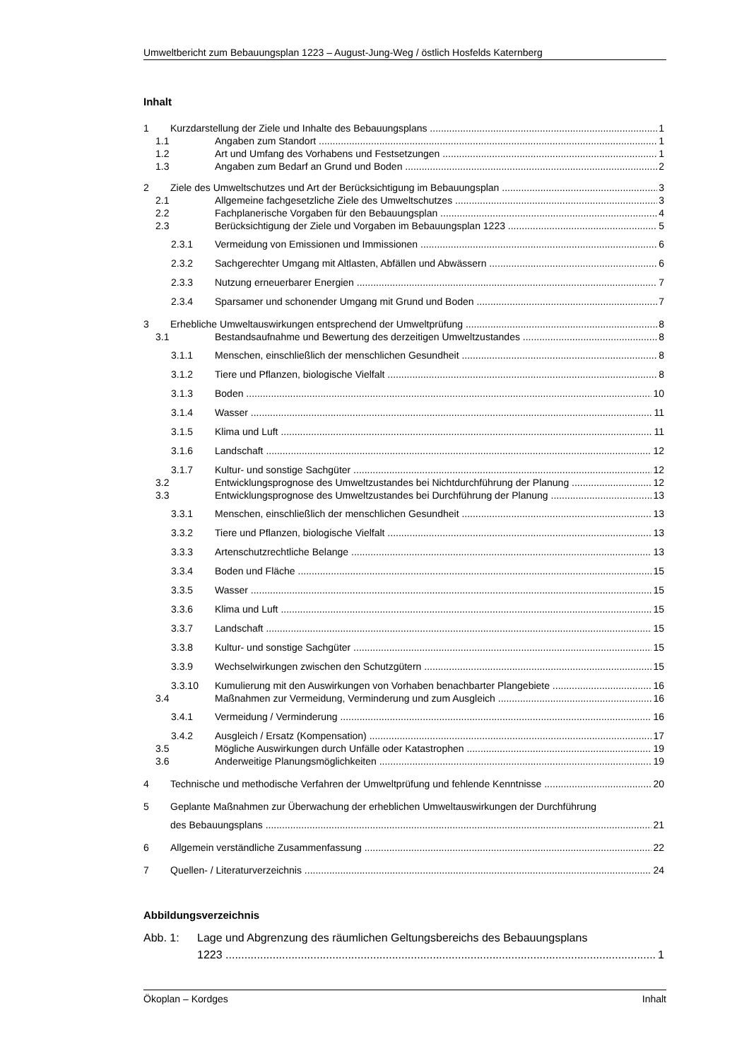Umweltbericht zum Bebauungsplan 1223 – August-Jung-Weg / östlich Hosfelds Katernberg
Inhalt
1 Kurzdarstellung der Ziele und Inhalte des Bebauungsplans 1
1.1 Angaben zum Standort 1
1.2 Art und Umfang des Vorhabens und Festsetzungen 1
1.3 Angaben zum Bedarf an Grund und Boden 2
2 Ziele des Umweltschutzes und Art der Berücksichtigung im Bebauungsplan 3
2.1 Allgemeine fachgesetzliche Ziele des Umweltschutzes 3
2.2 Fachplanerische Vorgaben für den Bebauungsplan 4
2.3 Berücksichtigung der Ziele und Vorgaben im Bebauungsplan 1223 5
2.3.1 Vermeidung von Emissionen und Immissionen 6
2.3.2 Sachgerechter Umgang mit Altlasten, Abfällen und Abwässern 6
2.3.3 Nutzung erneuerbarer Energien 7
2.3.4 Sparsamer und schonender Umgang mit Grund und Boden 7
3 Erhebliche Umweltauswirkungen entsprechend der Umweltprüfung 8
3.1 Bestandsaufnahme und Bewertung des derzeitigen Umweltzustandes 8
3.1.1 Menschen, einschließlich der menschlichen Gesundheit 8
3.1.2 Tiere und Pflanzen, biologische Vielfalt 8
3.1.3 Boden 10
3.1.4 Wasser 11
3.1.5 Klima und Luft 11
3.1.6 Landschaft 12
3.1.7 Kultur- und sonstige Sachgüter 12
3.2 Entwicklungsprognose des Umweltzustandes bei Nichtdurchführung der Planung 12
3.3 Entwicklungsprognose des Umweltzustandes bei Durchführung der Planung 13
3.3.1 Menschen, einschließlich der menschlichen Gesundheit 13
3.3.2 Tiere und Pflanzen, biologische Vielfalt 13
3.3.3 Artenschutzrechtliche Belange 13
3.3.4 Boden und Fläche 15
3.3.5 Wasser 15
3.3.6 Klima und Luft 15
3.3.7 Landschaft 15
3.3.8 Kultur- und sonstige Sachgüter 15
3.3.9 Wechselwirkungen zwischen den Schutzgütern 15
3.3.10 Kumulierung mit den Auswirkungen von Vorhaben benachbarter Plangebiete 16
3.4 Maßnahmen zur Vermeidung, Verminderung und zum Ausgleich 16
3.4.1 Vermeidung / Verminderung 16
3.4.2 Ausgleich / Ersatz (Kompensation) 17
3.5 Mögliche Auswirkungen durch Unfälle oder Katastrophen 19
3.6 Anderweitige Planungsmöglichkeiten 19
4 Technische und methodische Verfahren der Umweltprüfung und fehlende Kenntnisse 20
5 Geplante Maßnahmen zur Überwachung der erheblichen Umweltauswirkungen der Durchführung
des Bebauungsplans 21
6 Allgemein verständliche Zusammenfassung 22
7 Quellen- / Literaturverzeichnis 24
Abbildungsverzeichnis
Abb. 1: Lage und Abgrenzung des räumlichen Geltungsbereichs des Bebauungsplans
1223 1
Ökoplan – Kordges Inhalt